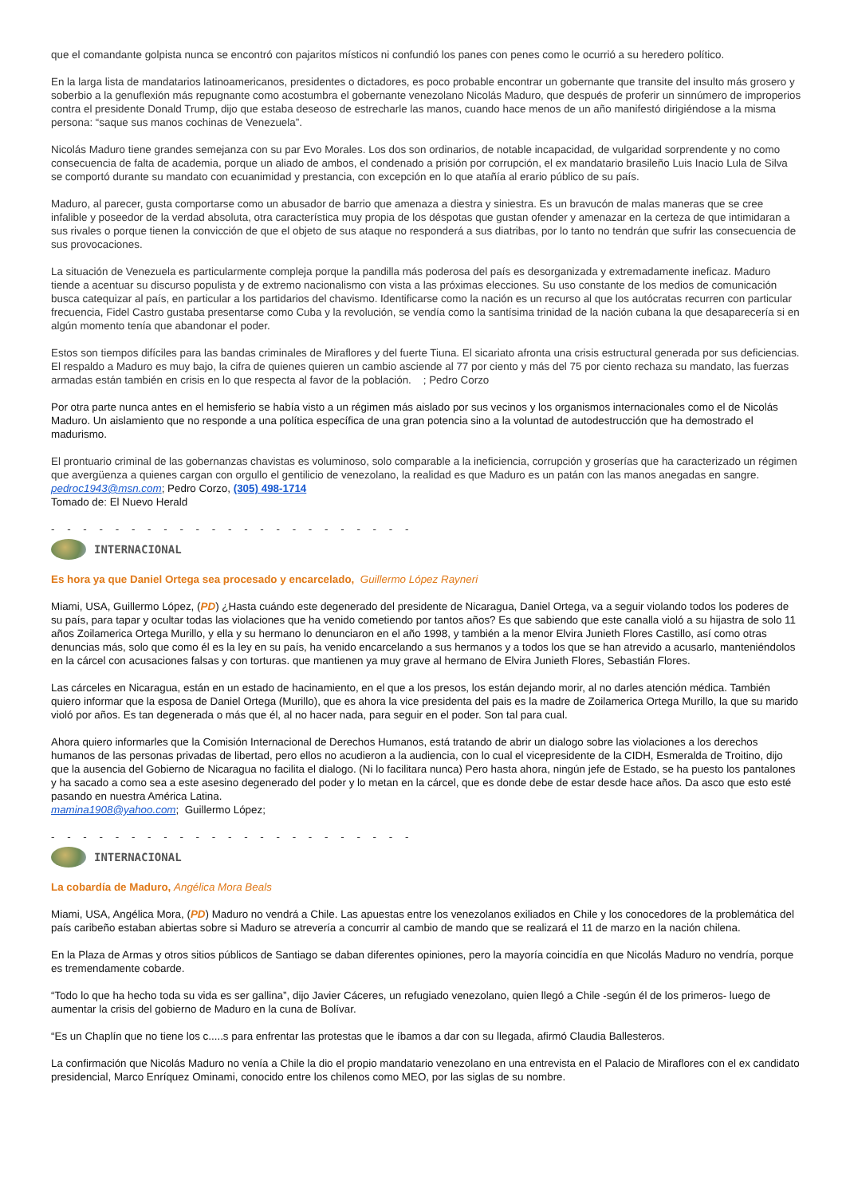que el comandante golpista nunca se encontró con pajaritos místicos ni confundió los panes con penes como le ocurrió a su heredero político.
En la larga lista de mandatarios latinoamericanos, presidentes o dictadores, es poco probable encontrar un gobernante que transite del insulto más grosero y soberbio a la genuflexión más repugnante como acostumbra el gobernante venezolano Nicolás Maduro, que después de proferir un sinnúmero de improperios contra el presidente Donald Trump, dijo que estaba deseoso de estrecharle las manos, cuando hace menos de un año manifestó dirigiéndose a la misma persona: “saque sus manos cochinas de Venezuela”.
Nicolás Maduro tiene grandes semejanza con su par Evo Morales. Los dos son ordinarios, de notable incapacidad, de vulgaridad sorprendente y no como consecuencia de falta de academia, porque un aliado de ambos, el condenado a prisión por corrupción, el ex mandatario brasileño Luis Inacio Lula de Silva se comportó durante su mandato con ecuanimidad y prestancia, con excepción en lo que atañía al erario público de su país.
Maduro, al parecer, gusta comportarse como un abusador de barrio que amenaza a diestra y siniestra. Es un bravucón de malas maneras que se cree infalible y poseedor de la verdad absoluta, otra característica muy propia de los déspotas que gustan ofender y amenazar en la certeza de que intimidaran a sus rivales o porque tienen la convicción de que el objeto de sus ataque no responderá a sus diatribas, por lo tanto no tendrán que sufrir las consecuencia de sus provocaciones.
La situación de Venezuela es particularmente compleja porque la pandilla más poderosa del país es desorganizada y extremadamente ineficaz. Maduro tiende a acentuar su discurso populista y de extremo nacionalismo con vista a las próximas elecciones. Su uso constante de los medios de comunicación busca catequizar al país, en particular a los partidarios del chavismo. Identificarse como la nación es un recurso al que los autócratas recurren con particular frecuencia, Fidel Castro gustaba presentarse como Cuba y la revolución, se vendía como la santísima trinidad de la nación cubana la que desaparecería si en algún momento tenía que abandonar el poder.
Estos son tiempos difíciles para las bandas criminales de Miraflores y del fuerte Tiuna. El sicariato afronta una crisis estructural generada por sus deficiencias. El respaldo a Maduro es muy bajo, la cifra de quienes quieren un cambio asciende al 77 por ciento y más del 75 por ciento rechaza su mandato, las fuerzas armadas están también en crisis en lo que respecta al favor de la población. ; Pedro Corzo
Por otra parte nunca antes en el hemisferio se había visto a un régimen más aislado por sus vecinos y los organismos internacionales como el de Nicolás Maduro. Un aislamiento que no responde a una política específica de una gran potencia sino a la voluntad de autodestrucción que ha demostrado el madurismo.
El prontuario criminal de las gobernanzas chavistas es voluminoso, solo comparable a la ineficiencia, corrupción y groserías que ha caracterizado un régimen que avergüenza a quienes cargan con orgullo el gentilicio de venezolano, la realidad es que Maduro es un patán con las manos anegadas en sangre.
pedroc1943@msn.com; Pedro Corzo, (305) 498-1714
Tomado de: El Nuevo Herald
- - - - - - - - - - - - - - - - - - - - - - -
INTERNACIONAL
Es hora ya que Daniel Ortega sea procesado y encarcelado, Guillermo López Rayneri
Miami, USA, Guillermo López, (PD) ¿Hasta cuándo este degenerado del presidente de Nicaragua, Daniel Ortega, va a seguir violando todos los poderes de su país, para tapar y ocultar todas las violaciones que ha venido cometiendo por tantos años? Es que sabiendo que este canalla violó a su hijastra de solo 11 años Zoilamerica Ortega Murillo, y ella y su hermano lo denunciaron en el año 1998, y también a la menor Elvira Junieth Flores Castillo, así como otras denuncias más, solo que como él es la ley en su país, ha venido encarcelando a sus hermanos y a todos los que se han atrevido a acusarlo, manteniéndolos en la cárcel con acusaciones falsas y con torturas. que mantienen ya muy grave al hermano de Elvira Junieth Flores, Sebastián Flores.
Las cárceles en Nicaragua, están en un estado de hacinamiento, en el que a los presos, los están dejando morir, al no darles atención médica. También quiero informar que la esposa de Daniel Ortega (Murillo), que es ahora la vice presidenta del pais es la madre de Zoilamerica Ortega Murillo, la que su marido violó por años. Es tan degenerada o más que él, al no hacer nada, para seguir en el poder. Son tal para cual.
Ahora quiero informarles que la Comisión Internacional de Derechos Humanos, está tratando de abrir un dialogo sobre las violaciones a los derechos humanos de las personas privadas de libertad, pero ellos no acudieron a la audiencia, con lo cual el vicepresidente de la CIDH, Esmeralda de Troitino, dijo que la ausencia del Gobierno de Nicaragua no facilita el dialogo. (Ni lo facilitara nunca) Pero hasta ahora, ningún jefe de Estado, se ha puesto los pantalones y ha sacado a como sea a este asesino degenerado del poder y lo metan en la cárcel, que es donde debe de estar desde hace años. Da asco que esto esté pasando en nuestra América Latina.
mamina1908@yahoo.com; Guillermo López;
- - - - - - - - - - - - - - - - - - - - - - -
INTERNACIONAL
La cobardía de Maduro, Angélica Mora Beals
Miami, USA, Angélica Mora, (PD) Maduro no vendrá a Chile. Las apuestas entre los venezolanos exiliados en Chile y los conocedores de la problemática del país caribeño estaban abiertas sobre si Maduro se atrevería a concurrir al cambio de mando que se realizará el 11 de marzo en la nación chilena.
En la Plaza de Armas y otros sitios públicos de Santiago se daban diferentes opiniones, pero la mayoría coincidía en que Nicolás Maduro no vendría, porque es tremendamente cobarde.
“Todo lo que ha hecho toda su vida es ser gallina”, dijo Javier Cáceres, un refugiado venezolano, quien llegó a Chile -según él de los primeros- luego de aumentar la crisis del gobierno de Maduro en la cuna de Bolívar.
“Es un Chaplín que no tiene los c.....s para enfrentar las protestas que le íbamos a dar con su llegada, afirmó Claudia Ballesteros.
La confirmación que Nicolás Maduro no venía a Chile la dio el propio mandatario venezolano en una entrevista en el Palacio de Miraflores con el ex candidato presidencial, Marco Enríquez Ominami, conocido entre los chilenos como MEO, por las siglas de su nombre.